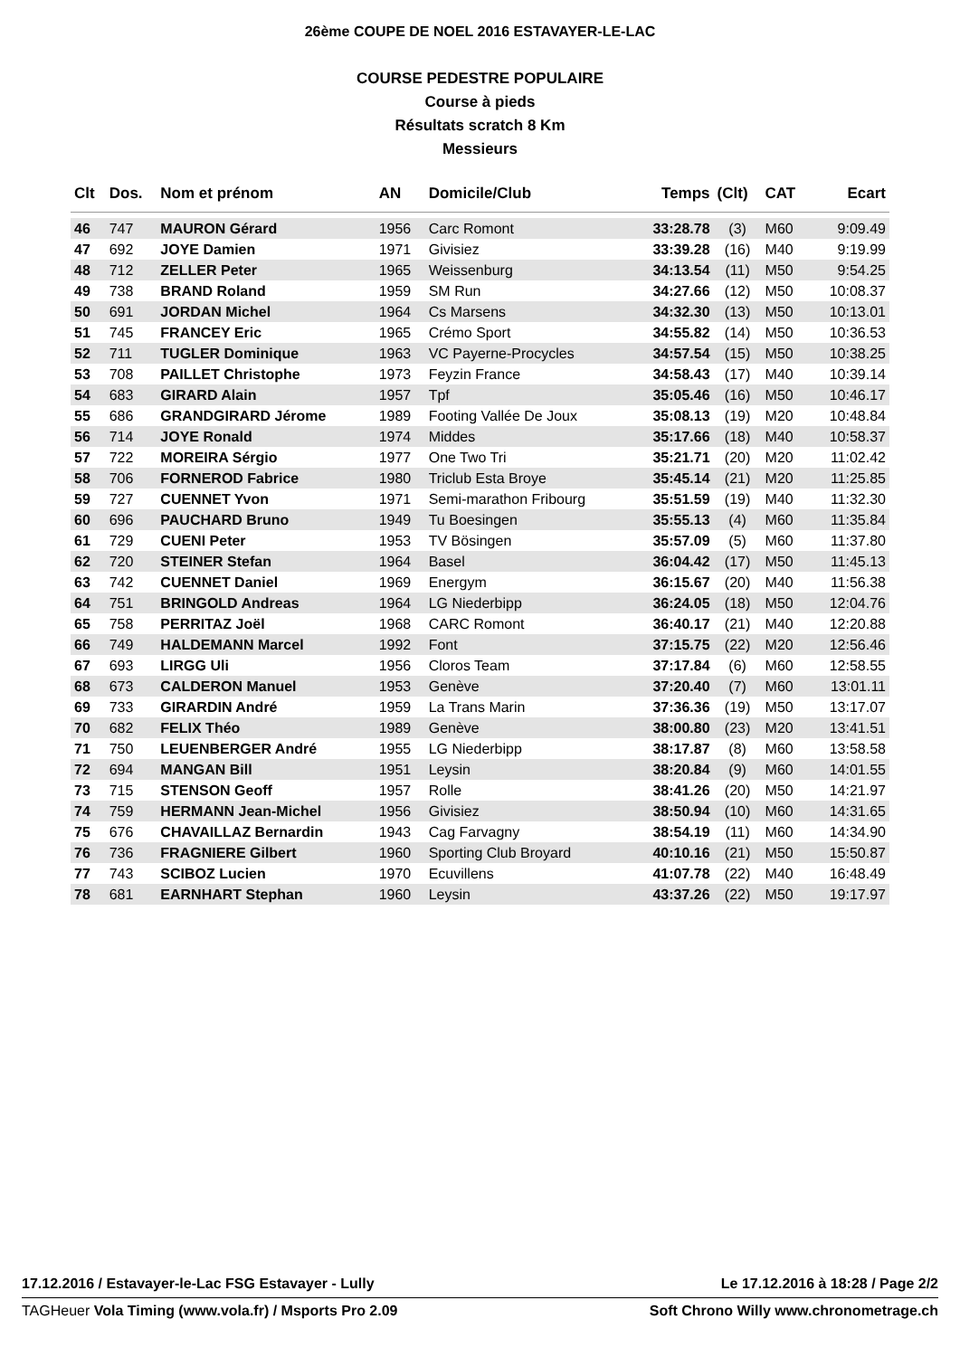26ème COUPE DE NOEL 2016 ESTAVAYER-LE-LAC
COURSE PEDESTRE POPULAIRE
Course à pieds
Résultats scratch 8 Km
Messieurs
| Clt | Dos. | Nom et prénom | AN | Domicile/Club | Temps | (Clt) | CAT | Ecart |
| --- | --- | --- | --- | --- | --- | --- | --- | --- |
| 46 | 747 | MAURON Gérard | 1956 | Carc Romont | 33:28.78 | (3) | M60 | 9:09.49 |
| 47 | 692 | JOYE Damien | 1971 | Givisiez | 33:39.28 | (16) | M40 | 9:19.99 |
| 48 | 712 | ZELLER Peter | 1965 | Weissenburg | 34:13.54 | (11) | M50 | 9:54.25 |
| 49 | 738 | BRAND Roland | 1959 | SM Run | 34:27.66 | (12) | M50 | 10:08.37 |
| 50 | 691 | JORDAN Michel | 1964 | Cs Marsens | 34:32.30 | (13) | M50 | 10:13.01 |
| 51 | 745 | FRANCEY Eric | 1965 | Crémo Sport | 34:55.82 | (14) | M50 | 10:36.53 |
| 52 | 711 | TUGLER Dominique | 1963 | VC Payerne-Procycles | 34:57.54 | (15) | M50 | 10:38.25 |
| 53 | 708 | PAILLET Christophe | 1973 | Feyzin France | 34:58.43 | (17) | M40 | 10:39.14 |
| 54 | 683 | GIRARD Alain | 1957 | Tpf | 35:05.46 | (16) | M50 | 10:46.17 |
| 55 | 686 | GRANDGIRARD Jérome | 1989 | Footing Vallée De Joux | 35:08.13 | (19) | M20 | 10:48.84 |
| 56 | 714 | JOYE Ronald | 1974 | Middes | 35:17.66 | (18) | M40 | 10:58.37 |
| 57 | 722 | MOREIRA Sérgio | 1977 | One Two Tri | 35:21.71 | (20) | M20 | 11:02.42 |
| 58 | 706 | FORNEROD Fabrice | 1980 | Triclub Esta Broye | 35:45.14 | (21) | M20 | 11:25.85 |
| 59 | 727 | CUENNET Yvon | 1971 | Semi-marathon Fribourg | 35:51.59 | (19) | M40 | 11:32.30 |
| 60 | 696 | PAUCHARD Bruno | 1949 | Tu Boesingen | 35:55.13 | (4) | M60 | 11:35.84 |
| 61 | 729 | CUENI Peter | 1953 | TV Bösingen | 35:57.09 | (5) | M60 | 11:37.80 |
| 62 | 720 | STEINER Stefan | 1964 | Basel | 36:04.42 | (17) | M50 | 11:45.13 |
| 63 | 742 | CUENNET Daniel | 1969 | Energym | 36:15.67 | (20) | M40 | 11:56.38 |
| 64 | 751 | BRINGOLD Andreas | 1964 | LG Niederbipp | 36:24.05 | (18) | M50 | 12:04.76 |
| 65 | 758 | PERRITAZ Joël | 1968 | CARC Romont | 36:40.17 | (21) | M40 | 12:20.88 |
| 66 | 749 | HALDEMANN Marcel | 1992 | Font | 37:15.75 | (22) | M20 | 12:56.46 |
| 67 | 693 | LIRGG Uli | 1956 | Cloros Team | 37:17.84 | (6) | M60 | 12:58.55 |
| 68 | 673 | CALDERON Manuel | 1953 | Genève | 37:20.40 | (7) | M60 | 13:01.11 |
| 69 | 733 | GIRARDIN André | 1959 | La Trans Marin | 37:36.36 | (19) | M50 | 13:17.07 |
| 70 | 682 | FELIX Théo | 1989 | Genève | 38:00.80 | (23) | M20 | 13:41.51 |
| 71 | 750 | LEUENBERGER André | 1955 | LG Niederbipp | 38:17.87 | (8) | M60 | 13:58.58 |
| 72 | 694 | MANGAN Bill | 1951 | Leysin | 38:20.84 | (9) | M60 | 14:01.55 |
| 73 | 715 | STENSON Geoff | 1957 | Rolle | 38:41.26 | (20) | M50 | 14:21.97 |
| 74 | 759 | HERMANN Jean-Michel | 1956 | Givisiez | 38:50.94 | (10) | M60 | 14:31.65 |
| 75 | 676 | CHAVAILLAZ Bernardin | 1943 | Cag Farvagny | 38:54.19 | (11) | M60 | 14:34.90 |
| 76 | 736 | FRAGNIERE Gilbert | 1960 | Sporting Club Broyard | 40:10.16 | (21) | M50 | 15:50.87 |
| 77 | 743 | SCIBOZ Lucien | 1970 | Ecuvillens | 41:07.78 | (22) | M40 | 16:48.49 |
| 78 | 681 | EARNHART Stephan | 1960 | Leysin | 43:37.26 | (22) | M50 | 19:17.97 |
17.12.2016 / Estavayer-le-Lac FSG Estavayer - Lully Le 17.12.2016 à 18:28 / Page 2/2
TAGHeuer Vola Timing (www.vola.fr) / Msports Pro 2.09 Soft Chrono Willy www.chronometrage.ch